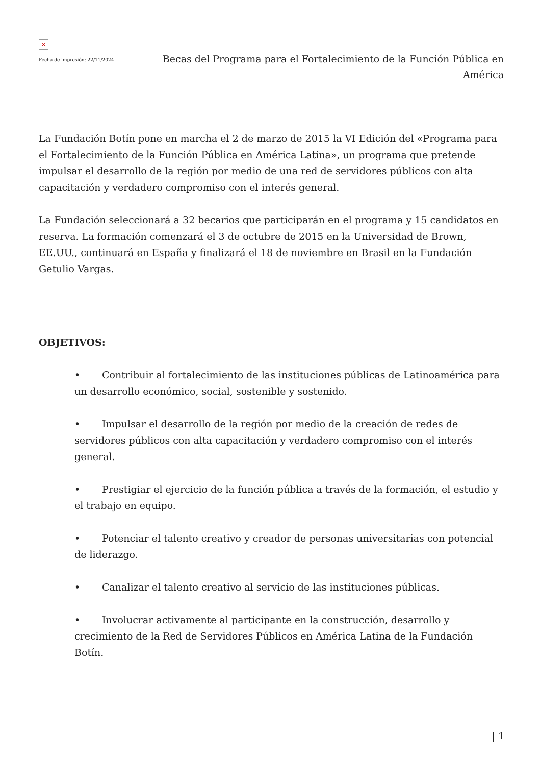×
Fecha de impresión: 22/11/2024
Becas del Programa para el Fortalecimiento de la Función Pública en América
La Fundación Botín pone en marcha el 2 de marzo de 2015 la VI Edición del «Programa para el Fortalecimiento de la Función Pública en América Latina», un programa que pretende impulsar el desarrollo de la región por medio de una red de servidores públicos con alta capacitación y verdadero compromiso con el interés general.
La Fundación seleccionará a 32 becarios que participarán en el programa y 15 candidatos en reserva. La formación comenzará el 3 de octubre de 2015 en la Universidad de Brown, EE.UU., continuará en España y finalizará el 18 de noviembre en Brasil en la Fundación Getulio Vargas.
OBJETIVOS:
• Contribuir al fortalecimiento de las instituciones públicas de Latinoamérica para un desarrollo económico, social, sostenible y sostenido.
• Impulsar el desarrollo de la región por medio de la creación de redes de servidores públicos con alta capacitación y verdadero compromiso con el interés general.
• Prestigiar el ejercicio de la función pública a través de la formación, el estudio y el trabajo en equipo.
• Potenciar el talento creativo y creador de personas universitarias con potencial de liderazgo.
• Canalizar el talento creativo al servicio de las instituciones públicas.
• Involucrar activamente al participante en la construcción, desarrollo y crecimiento de la Red de Servidores Públicos en América Latina de la Fundación Botín.
| 1